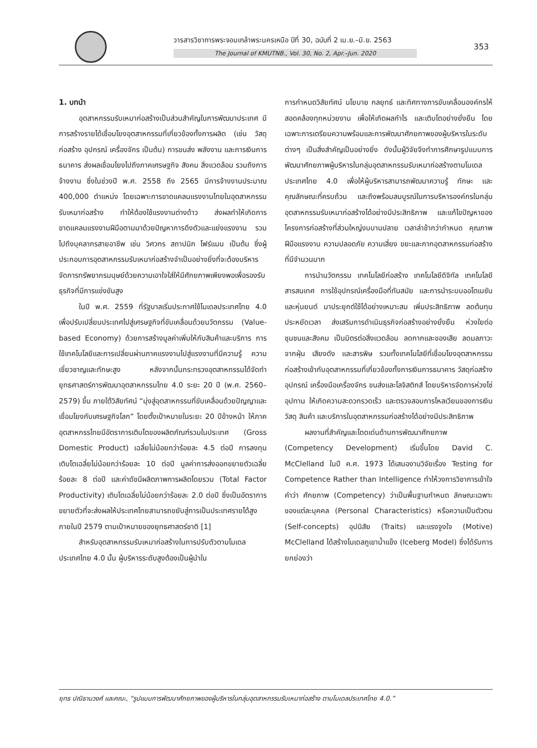วารสารวิชาการพระจอมเกล้าพระนครเหนือ ปีที่ 30, ฉบับที่ 2 เม.ย.–มิ.ย. 2563
The Journal of KMUTNB., Vol. 30, No. 2, Apr.–Jun. 2020
353
1. บทนำ
อุตสาหกรรมรับเหมาก่อสร้างเป็นส่วนสำคัญในการพัฒนาประเทศ มีการสร้างรายได้เชื่อมโยงอุตสาหกรรมที่เกี่ยวข้องทั้งการผลิต (เช่น วัสดุก่อสร้าง อุปกรณ์ เครื่องจักร เป็นต้น) การขนส่ง พลังงาน และการเงินการธนาคาร ส่งผลเชื่อมโยงไปถึงภาคเศรษฐกิจ สังคม สิ่งแวดล้อม รวมถึงการจ้างงาน ซึ่งในช่วงปี พ.ศ. 2558 ถึง 2565 มีการจ้างงานประมาณ 400,000 ตำแหน่ง โดยเฉพาะการขาดแคลนแรงงานไทยในอุตสาหกรรมรับเหมาก่อสร้าง ทำให้ต้องใช้แรงงานต่างด้าว ส่งผลทำให้เกิดการขาดแคลนแรงงานฝีมือตามมาด้วยปัญหาการดึงตัวและแย่งแรงงาน รวมไปถึงบุคลากรสายอาชีพ เช่น วิศวกร สถาปนิก โฟร์แมน เป็นต้น ซึ่งผู้ประกอบการอุตสาหกรรมรับเหมาก่อสร้างจำเป็นอย่างยิ่งที่จะต้องบริหารจัดการทรัพยากรมนุษย์ด้วยความเอาใจใส่ให้มีศักยภาพเพียงพอเพื่อรองรับธุรกิจที่มีการแข่งขันสูง
ในปี พ.ศ. 2559 ที่รัฐบาลเริ่มประกาศใช้โมเดลประเทศไทย 4.0 เพื่อปรับเปลี่ยนประเทศไปสู่เศรษฐกิจที่ขับเคลื่อนด้วยนวัตกรรม (Value-based Economy) ด้วยการสร้างมูลค่าเพิ่มให้กับสินค้าและบริการ การใช้เทคโนโลยีและการเปลี่ยนผ่านภาคแรงงานไปสู่แรงงานที่มีความรู้ ความเชี่ยวชาญและทักษะสูง หลังจากนั้นกระทรวงอุตสาหกรรมได้จัดทำยุทธศาสตร์การพัฒนาอุตสาหกรรมไทย 4.0 ระยะ 20 ปี (พ.ศ. 2560–2579) ขึ้น ภายใต้วิสัยทัศน์ “มุ่งสู่อุตสาหกรรมที่ขับเคลื่อนด้วยปัญญาและเชื่อมโยงกับเศรษฐกิจโลก” โดยตั้งเป้าหมายในระยะ 20 ปีข้างหน้า ให้ภาคอุตสาหกรรไทยมีอัตราการเติบโตของผลิตภัณฑ์รวมในประเทศ (Gross Domestic Product) เฉลี่ยไม่น้อยกว่าร้อยละ 4.5 ต่อปี การลงทุนเติบโตเฉลี่ยไม่น้อยกว่าร้อยละ 10 ต่อปี มูลค่าการส่งออกขยายตัวเฉลี่ยร้อยละ 8 ต่อปี และค่าดัชนีผลิตภาพการผลิตโดยรวม (Total Factor Productivity) เติบโตเฉลี่ยไม่น้อยกว่าร้อยละ 2.0 ต่อปี ซึ่งเป็นอัตราการขยายตัวที่จะส่งผลให้ประเทศไทยสามารถขยับสู่การเป็นประเทศรายได้สูงภายในปี 2579 ตามเป้าหมายของยุทธศาสตร์ชาติ [1]
สำหรับอุตสาหกรรมรับเหมาก่อสร้างในการปรับตัวตามโมเดลประเทศไทย 4.0 นั้น ผู้บริหารระดับสูงต้องเป็นผู้นำใน
การกำหนดวิสัยทัศน์ นโยบาย กลยุทธ์ และทิศทางการขับเคลื่อนองค์กรให้สอดคล้องทุกหน่วยงาน เพื่อให้เกิดผลกำไร และเติบโตอย่างยั่งยืน โดยเฉพาะการเตรียมความพร้อมและการพัฒนาศักยภาพของผู้บริหารในระดับต่างๆ เป็นสิ่งสำคัญเป็นอย่างยิ่ง ดังนั้นผู้วิจัยจึงทำการศึกษารูปแบบการพัฒนาศักยภาพผู้บริหารในกลุ่มอุตสาหกรรมรับเหมาก่อสร้างตามโมเดลประเทศไทย 4.0 เพื่อให้ผู้บริหารสามารถพัฒนาความรู้ ทักษะ และคุณลักษณะที่ครบถ้วน และถึงพร้อมสมบูรณ์ในการบริหารองค์กรในกลุ่มอุตสาหกรรมรับเหมาก่อสร้างได้อย่างมีประสิทธิภาพ และแก้ไขปัญหาของโครงการก่อสร้างที่ส่วนใหญ่งบบานปลาย เวลาล่าช้ากว่ากำหนด คุณภาพฝีมือแรงงาน ความปลอดภัย ความเสี่ยง ขยะและกากอุตสาหกรรมก่อสร้างที่มีจำนวนมาก
การนำนวัตกรรม เทคโนโลยีก่อสร้าง เทคโนโลยีดิจิทัล เทคโนโลยีสารสนเทศ การใช้อุปกรณ์เครื่องมือที่ทันสมัย และการนำระบบออโตเมชันและหุ่นยนต์ มาประยุกต์ใช้ได้อย่างเหมาะสม เพิ่มประสิทธิภาพ ลดต้นทุน ประหยัดเวลา ส่งเสริมการดำเนินธุรกิจก่อสร้างอย่างยั่งยืน ห่วงใยต่อชุมชนและสังคม เป็นมิตรต่อสิ่งแวดล้อม ลดกากและของเสีย ลดมลภาวะจากฝุ่น เสียงดัง และสารพิษ รวมทั้งเทคโนโลยีที่เชื่อมโยงอุตสาหกรรมก่อสร้างเข้ากับอุตสาหกรรมที่เกี่ยวข้องทั้งการเงินการธนาคาร วัสดุก่อสร้าง อุปกรณ์ เครื่องมือเครื่องจักร ขนส่งและโลจิสติกส์ โดยบริหารจัดการห่วงโซ่อุปทาน ให้เกิดความสะดวกรวดเร็ว และตรวจสอบการไหลเวียนของการเงิน วัสดุ สินค้า และบริการในอุตสาหกรรมก่อสร้างได้อย่างมีประสิทธิภาพ
ผลงานที่สำคัญและโดดเด่นด้านการพัฒนาศักยภาพ (Competency Development) เริ่มขึ้นโดย David C. McClelland ในปี ค.ศ. 1973 ได้เสนองานวิจัยเรื่อง Testing for Competence Rather than Intelligence ทำให้วงการวิชาการเข้าใจคำว่า ศักยภาพ (Competency) ว่าเป็นพื้นฐานกำหนด ลักษณะเฉพาะของแต่ละบุคคล (Personal Characteristics) หรือความเป็นตัวตน (Self-concepts) อุปนิสัย (Traits) และแรงจูงใจ (Motive) McClelland ได้สร้างโมเดลภูเขาน้ำแข็ง (Iceberg Model) ซึ่งได้รับการยกย่องว่า
ยุทธ ปณิธานวงศ์ และคณะ, “รูปแบบการพัฒนาศักยภาพของผู้บริหารในกลุ่มอุตสาหกรรมรับเหมาก่อสร้าง ตามโมเดลประเทศไทย 4.0.”